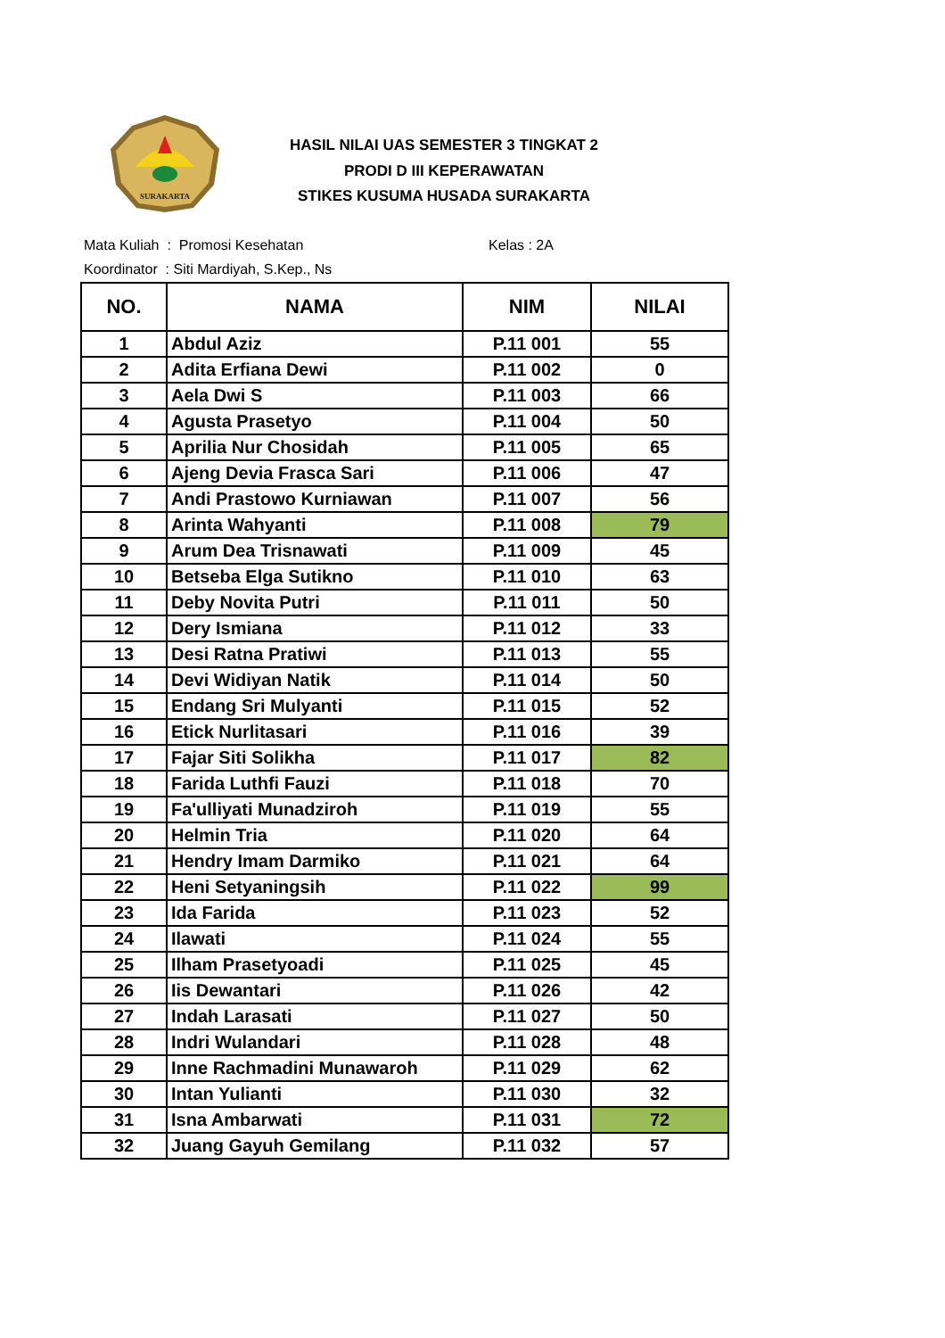SURAKARTA
HASIL NILAI UAS SEMESTER 3 TINGKAT 2
PRODI D III KEPERAWATAN
STIKES KUSUMA HUSADA SURAKARTA
Mata Kuliah : Promosi Kesehatan Kelas : 2A
Koordinator : Siti Mardiyah, S.Kep., Ns
| NO. | NAMA | NIM | NILAI |
| --- | --- | --- | --- |
| 1 | Abdul Aziz | P.11 001 | 55 |
| 2 | Adita Erfiana Dewi | P.11 002 | 0 |
| 3 | Aela Dwi S | P.11 003 | 66 |
| 4 | Agusta Prasetyo | P.11 004 | 50 |
| 5 | Aprilia Nur Chosidah | P.11 005 | 65 |
| 6 | Ajeng Devia Frasca Sari | P.11 006 | 47 |
| 7 | Andi Prastowo Kurniawan | P.11 007 | 56 |
| 8 | Arinta Wahyanti | P.11 008 | 79 |
| 9 | Arum Dea Trisnawati | P.11 009 | 45 |
| 10 | Betseba Elga Sutikno | P.11 010 | 63 |
| 11 | Deby Novita Putri | P.11 011 | 50 |
| 12 | Dery Ismiana | P.11 012 | 33 |
| 13 | Desi Ratna Pratiwi | P.11 013 | 55 |
| 14 | Devi Widiyan Natik | P.11 014 | 50 |
| 15 | Endang Sri Mulyanti | P.11 015 | 52 |
| 16 | Etick Nurlitasari | P.11 016 | 39 |
| 17 | Fajar Siti Solikha | P.11 017 | 82 |
| 18 | Farida Luthfi Fauzi | P.11 018 | 70 |
| 19 | Fa'ulliyati Munadziroh | P.11 019 | 55 |
| 20 | Helmin Tria | P.11 020 | 64 |
| 21 | Hendry Imam Darmiko | P.11 021 | 64 |
| 22 | Heni Setyaningsih | P.11 022 | 99 |
| 23 | Ida Farida | P.11 023 | 52 |
| 24 | Ilawati | P.11 024 | 55 |
| 25 | Ilham Prasetyoadi | P.11 025 | 45 |
| 26 | Iis Dewantari | P.11 026 | 42 |
| 27 | Indah Larasati | P.11 027 | 50 |
| 28 | Indri Wulandari | P.11 028 | 48 |
| 29 | Inne Rachmadini Munawaroh | P.11 029 | 62 |
| 30 | Intan Yulianti | P.11 030 | 32 |
| 31 | Isna Ambarwati | P.11 031 | 72 |
| 32 | Juang Gayuh Gemilang | P.11 032 | 57 |